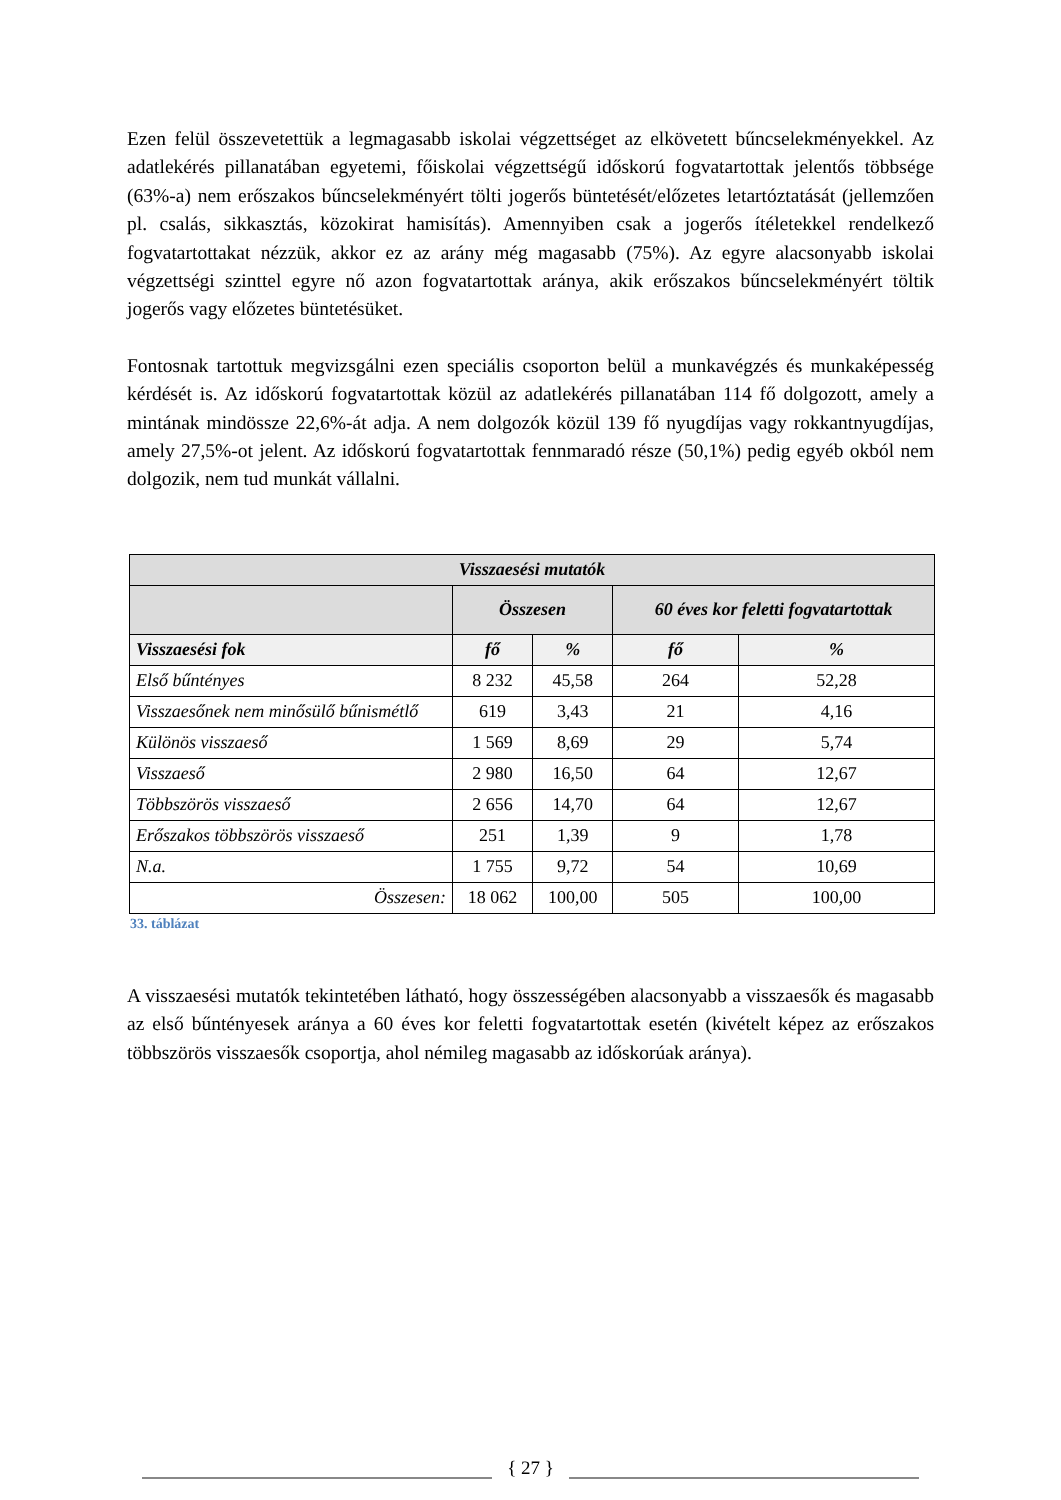Ezen felül összevetettük a legmagasabb iskolai végzettséget az elkövetett bűncselekményekkel. Az adatlekérés pillanatában egyetemi, főiskolai végzettségű időskorú fogvatartottak jelentős többsége (63%-a) nem erőszakos bűncselekményért tölti jogerős büntetését/előzetes letartóztatását (jellemzően pl. csalás, sikkasztás, közokirat hamisítás). Amennyiben csak a jogerős ítéletekkel rendelkező fogvatartottakat nézzük, akkor ez az arány még magasabb (75%). Az egyre alacsonyabb iskolai végzettségi szinttel egyre nő azon fogvatartottak aránya, akik erőszakos bűncselekményért töltik jogerős vagy előzetes büntetésüket.
Fontosnak tartottuk megvizsgálni ezen speciális csoporton belül a munkavégzés és munkaképesség kérdését is. Az időskorú fogvatartottak közül az adatlekérés pillanatában 114 fő dolgozott, amely a mintának mindössze 22,6%-át adja. A nem dolgozók közül 139 fő nyugdíjas vagy rokkantnyugdíjas, amely 27,5%-ot jelent. Az időskorú fogvatartottak fennmaradó része (50,1%) pedig egyéb okból nem dolgozik, nem tud munkát vállalni.
| Visszaesési mutatók | | | | |
| --- | --- | --- | --- | --- |
| | Összesen | | 60 éves kor feletti fogvatartottak | |
| Visszaesési fok | fő | % | fő | % |
| Első bűntényes | 8 232 | 45,58 | 264 | 52,28 |
| Visszaesőnek nem minősülő bűnismétlő | 619 | 3,43 | 21 | 4,16 |
| Különös visszaeső | 1 569 | 8,69 | 29 | 5,74 |
| Visszaeső | 2 980 | 16,50 | 64 | 12,67 |
| Többszörös visszaeső | 2 656 | 14,70 | 64 | 12,67 |
| Erőszakos többszörös visszaeső | 251 | 1,39 | 9 | 1,78 |
| N.a. | 1 755 | 9,72 | 54 | 10,69 |
| Összesen: | 18 062 | 100,00 | 505 | 100,00 |
33. táblázat
A visszaesési mutatók tekintetében látható, hogy összességében alacsonyabb a visszaesők és magasabb az első bűntényesek aránya a 60 éves kor feletti fogvatartottak esetén (kivételt képez az erőszakos többszörös visszaesők csoportja, ahol némileg magasabb az időskorúak aránya).
{ 27 }